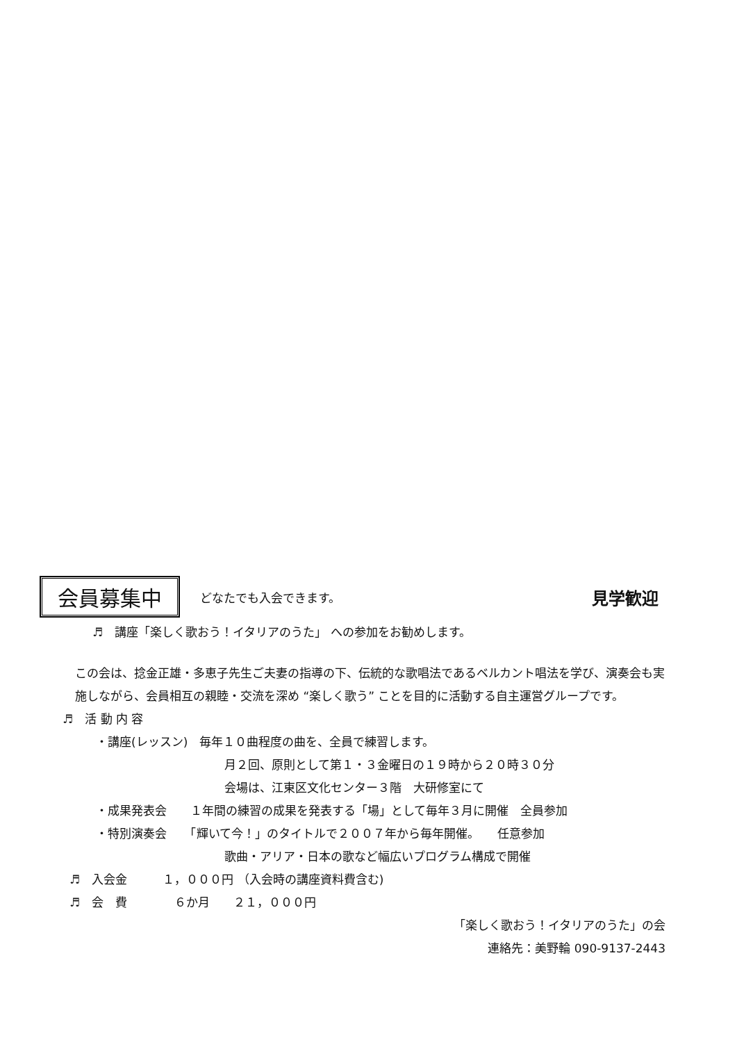会員募集中
どなたでも入会できます。
見学歓迎
♬　講座「楽しく歌おう！イタリアのうた」 への参加をお勧めします。
この会は、捻金正雄・多恵子先生ご夫妻の指導の下、伝統的な歌唱法であるベルカント唱法を学び、演奏会も実施しながら、会員相互の親睦・交流を深め “楽しく歌う” ことを目的に活動する自主運営グループです。
♬　活 動 内 容
・講座(レッスン)　毎年１０曲程度の曲を、全員で練習します。
月２回、原則として第１・３金曜日の１９時から２０時３０分
会場は、江東区文化センター３階　大研修室にて
・成果発表会　　１年間の練習の成果を発表する「場」として毎年３月に開催　全員参加
・特別演奏会　　「輝いて今！」のタイトルで２００７年から毎年開催。　　任意参加
歌曲・アリア・日本の歌など幅広いプログラム構成で開催
♬　入会金　　　１，０００円 （入会時の講座資料費含む)
♬　会　費　　　　６か月　　２１，０００円
「楽しく歌おう！イタリアのうた」の会
連絡先：美野輪 090-9137-2443